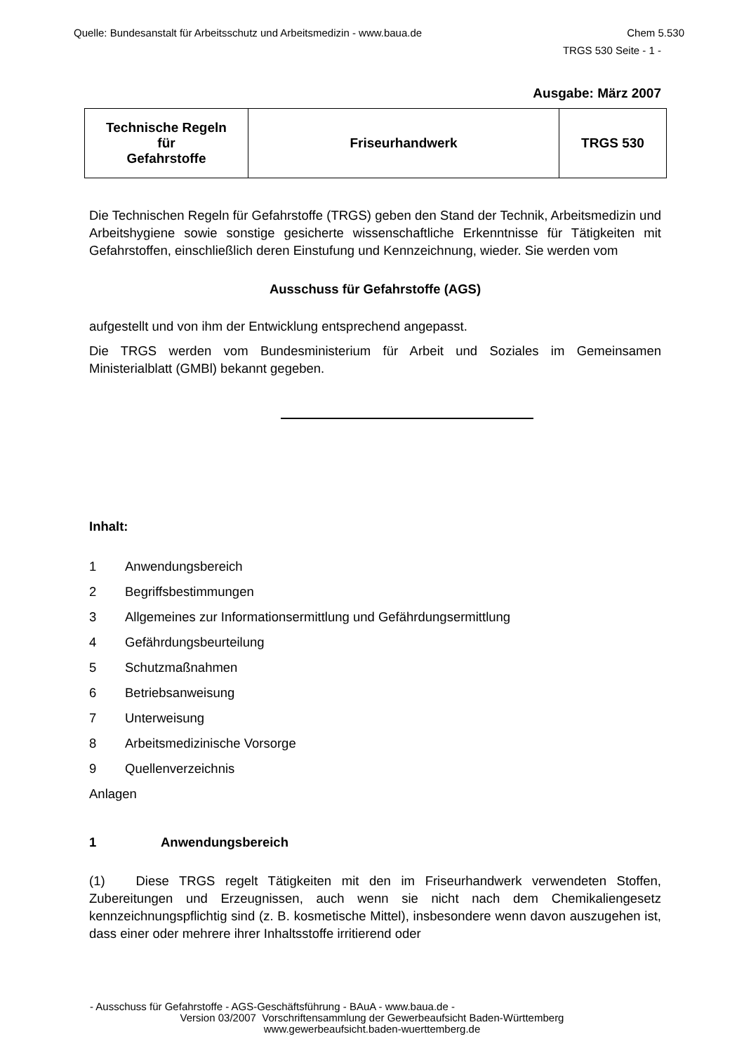Quelle: Bundesanstalt für Arbeitsschutz und Arbeitsmedizin - www.baua.de Chem 5.530
TRGS 530 Seite - 1 -
Ausgabe: März 2007
| Technische Regeln für Gefahrstoffe | Friseurhandwerk | TRGS 530 |
Die Technischen Regeln für Gefahrstoffe (TRGS) geben den Stand der Technik, Arbeitsmedizin und Arbeitshygiene sowie sonstige gesicherte wissenschaftliche Erkenntnisse für Tätigkeiten mit Gefahrstoffen, einschließlich deren Einstufung und Kennzeichnung, wieder. Sie werden vom
Ausschuss für Gefahrstoffe (AGS)
aufgestellt und von ihm der Entwicklung entsprechend angepasst.
Die TRGS werden vom Bundesministerium für Arbeit und Soziales im Gemeinsamen Ministerialblatt (GMBl) bekannt gegeben.
Inhalt:
1 Anwendungsbereich
2 Begriffsbestimmungen
3 Allgemeines zur Informationsermittlung und Gefährdungsermittlung
4 Gefährdungsbeurteilung
5 Schutzmaßnahmen
6 Betriebsanweisung
7 Unterweisung
8 Arbeitsmedizinische Vorsorge
9 Quellenverzeichnis
Anlagen
1 Anwendungsbereich
(1) Diese TRGS regelt Tätigkeiten mit den im Friseurhandwerk verwendeten Stoffen, Zubereitungen und Erzeugnissen, auch wenn sie nicht nach dem Chemikaliengesetz kennzeichnungspflichtig sind (z. B. kosmetische Mittel), insbesondere wenn davon auszugehen ist, dass einer oder mehrere ihrer Inhaltsstoffe irritierend oder
- Ausschuss für Gefahrstoffe - AGS-Geschäftsführung - BAuA - www.baua.de -
Version 03/2007 Vorschriftensammlung der Gewerbeaufsicht Baden-Württemberg
www.gewerbeaufsicht.baden-wuerttemberg.de